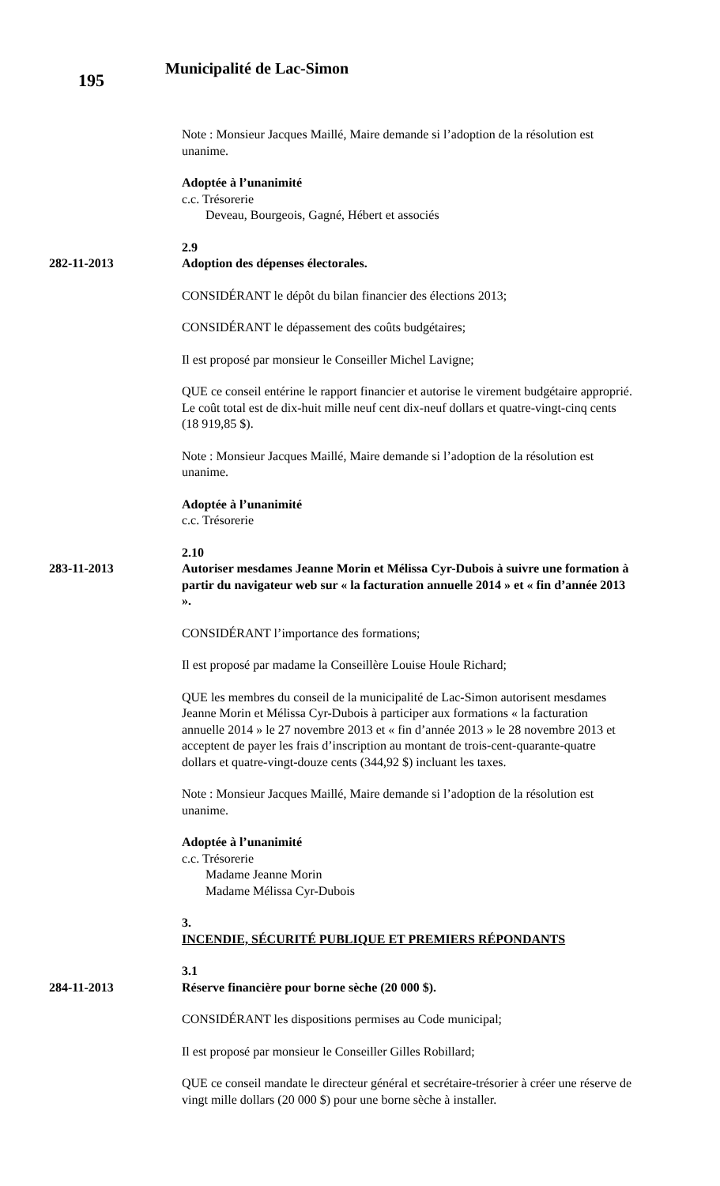195
Municipalité de Lac-Simon
Note : Monsieur Jacques Maillé, Maire demande si l’adoption de la résolution est unanime.
Adoptée à l’unanimité
c.c. Trésorerie
Deveau, Bourgeois, Gagné, Hébert et associés
2.9
282-11-2013 Adoption des dépenses électorales.
CONSIDÉRANT le dépôt du bilan financier des élections 2013;
CONSIDÉRANT le dépassement des coûts budgétaires;
Il est proposé par monsieur le Conseiller Michel Lavigne;
QUE ce conseil entérine le rapport financier et autorise le virement budgétaire approprié. Le coût total est de dix-huit mille neuf cent dix-neuf dollars et quatre-vingt-cinq cents (18 919,85 $).
Note : Monsieur Jacques Maillé, Maire demande si l’adoption de la résolution est unanime.
Adoptée à l’unanimité
c.c. Trésorerie
2.10
283-11-2013 Autoriser mesdames Jeanne Morin et Mélissa Cyr-Dubois à suivre une formation à partir du navigateur web sur « la facturation annuelle 2014 » et « fin d’année 2013 ».
CONSIDÉRANT l’importance des formations;
Il est proposé par madame la Conseillère Louise Houle Richard;
QUE les membres du conseil de la municipalité de Lac-Simon autorisent mesdames Jeanne Morin et Mélissa Cyr-Dubois à participer aux formations « la facturation annuelle 2014 » le 27 novembre 2013 et « fin d’année 2013 » le 28 novembre 2013 et acceptent de payer les frais d’inscription au montant de trois-cent-quarante-quatre dollars et quatre-vingt-douze cents (344,92 $) incluant les taxes.
Note : Monsieur Jacques Maillé, Maire demande si l’adoption de la résolution est unanime.
Adoptée à l’unanimité
c.c. Trésorerie
Madame Jeanne Morin
Madame Mélissa Cyr-Dubois
3.
INCENDIE, SÉCURITÉ PUBLIQUE ET PREMIERS RÉPONDANTS
3.1
284-11-2013 Réserve financière pour borne sèche (20 000 $).
CONSIDÉRANT les dispositions permises au Code municipal;
Il est proposé par monsieur le Conseiller Gilles Robillard;
QUE ce conseil mandate le directeur général et secrétaire-trésorier à créer une réserve de vingt mille dollars (20 000 $) pour une borne sèche à installer.